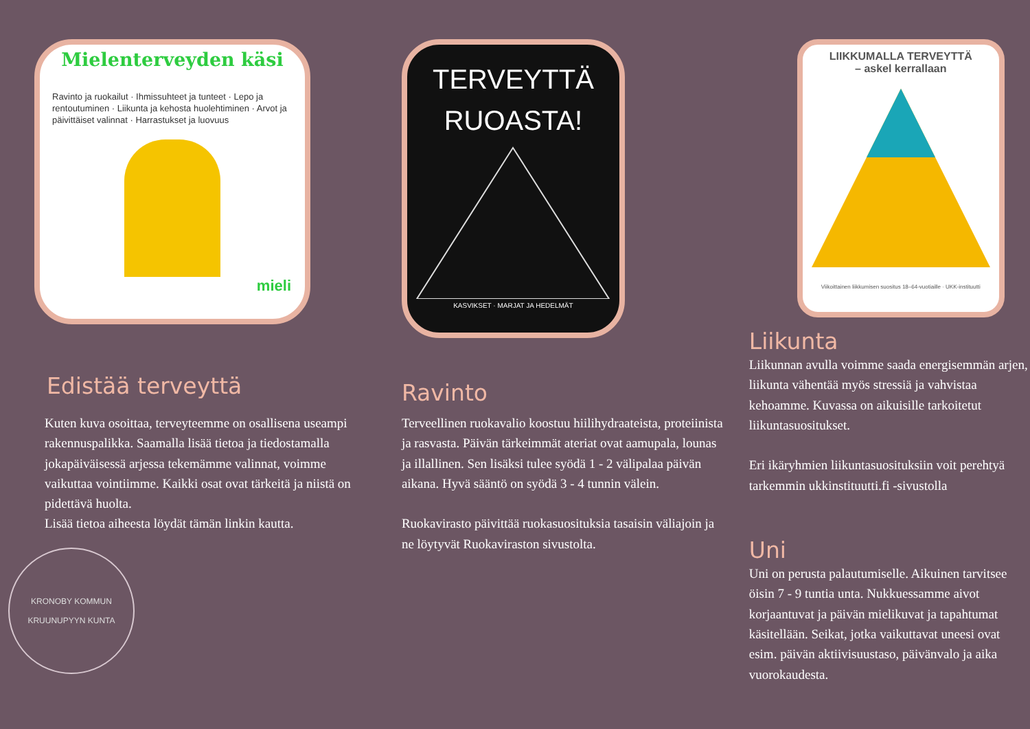Mielenterveyden käsi
Ravinto ja ruokailut · Ihmissuhteet ja tunteet · Lepo ja rentoutuminen · Liikunta ja kehosta huolehtiminen · Arvot ja päivittäiset valinnat · Harrastukset ja luovuus
mieli
Edistää terveyttä
Kuten kuva osoittaa, terveyteemme on osallisena useampi rakennuspalikka. Saamalla lisää tietoa ja tiedostamalla jokapäiväisessä arjessa tekemämme valinnat, voimme vaikuttaa vointiimme. Kaikki osat ovat tärkeitä ja niistä on pidettävä huolta.
Lisää tietoa aiheesta löydät tämän linkin kautta.
KRONOBY KOMMUN
KRUUNUPYYN KUNTA
TERVEYTTÄ
RUOASTA!
KASVIKSET · MARJAT JA HEDELMÄT
Ravinto
Terveellinen ruokavalio koostuu hiilihydraateista, proteiinista ja rasvasta. Päivän tärkeimmät ateriat ovat aamupala, lounas ja illallinen. Sen lisäksi tulee syödä 1 - 2 välipalaa päivän aikana. Hyvä sääntö on syödä 3 - 4 tunnin välein.
Ruokavirasto päivittää ruokasuosituksia tasaisin väliajoin ja ne löytyvät Ruokaviraston sivustolta.
LIIKKUMALLA TERVEYTTÄ
– askel kerrallaan
Viikoittainen liikkumisen suositus 18–64-vuotiaille · UKK-instituutti
Liikunta
Liikunnan avulla voimme saada energisemmän arjen, liikunta vähentää myös stressiä ja vahvistaa kehoamme. Kuvassa on aikuisille tarkoitetut liikuntasuositukset.
Eri ikäryhmien liikuntasuosituksiin voit perehtyä tarkemmin ukkinstituutti.fi -sivustolla
Uni
Uni on perusta palautumiselle. Aikuinen tarvitsee öisin 7 - 9 tuntia unta. Nukkuessamme aivot korjaantuvat ja päivän mielikuvat ja tapahtumat käsitellään. Seikat, jotka vaikuttavat uneesi ovat esim. päivän aktiivisuustaso, päivänvalo ja aika vuorokaudesta.